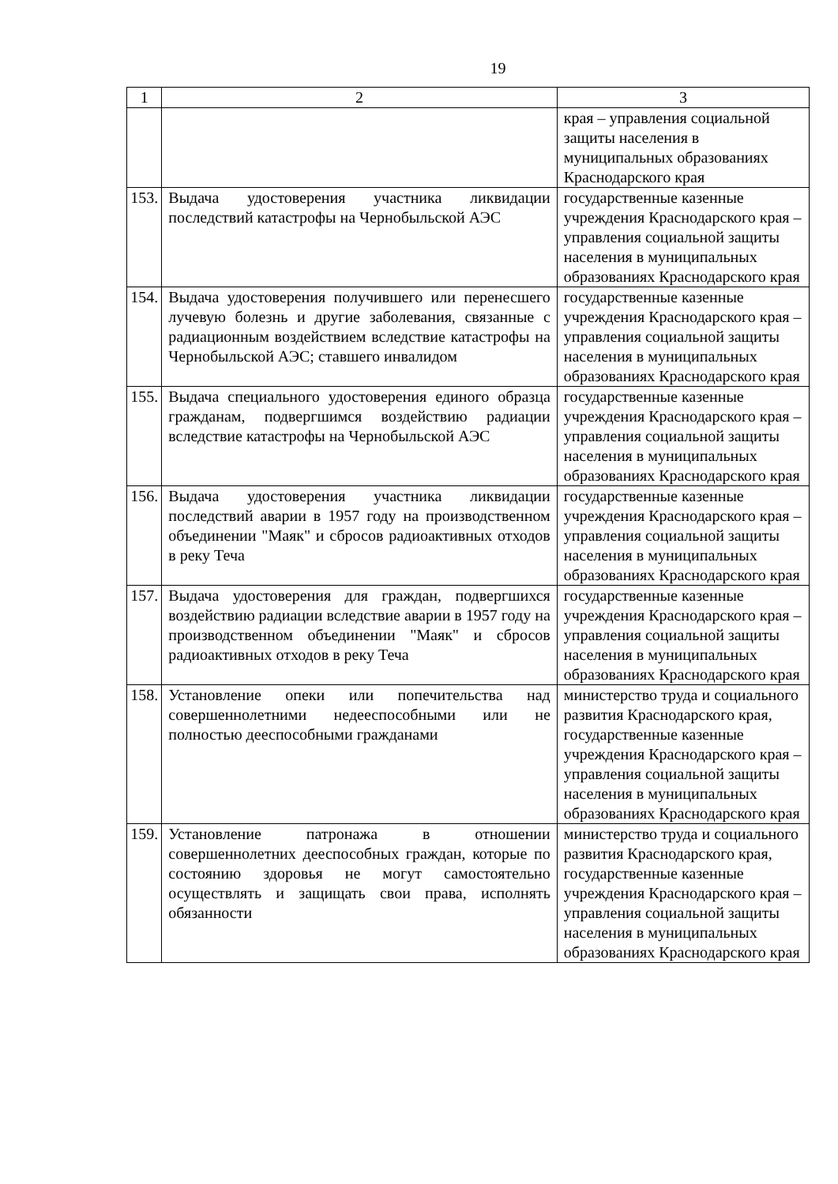19
| 1 | 2 | 3 |
| --- | --- | --- |
| | | края – управления социальной защиты населения в муниципальных образованиях Краснодарского края |
| 153. | Выдача удостоверения участника ликвидации последствий катастрофы на Чернобыльской АЭС | государственные казенные учреждения Краснодарского края – управления социальной защиты населения в муниципальных образованиях Краснодарского края |
| 154. | Выдача удостоверения получившего или перенесшего лучевую болезнь и другие заболевания, связанные с радиационным воздействием вследствие катастрофы на Чернобыльской АЭС; ставшего инвалидом | государственные казенные учреждения Краснодарского края – управления социальной защиты населения в муниципальных образованиях Краснодарского края |
| 155. | Выдача специального удостоверения единого образца гражданам, подвергшимся воздействию радиации вследствие катастрофы на Чернобыльской АЭС | государственные казенные учреждения Краснодарского края – управления социальной защиты населения в муниципальных образованиях Краснодарского края |
| 156. | Выдача удостоверения участника ликвидации последствий аварии в 1957 году на производственном объединении "Маяк" и сбросов радиоактивных отходов в реку Теча | государственные казенные учреждения Краснодарского края – управления социальной защиты населения в муниципальных образованиях Краснодарского края |
| 157. | Выдача удостоверения для граждан, подвергшихся воздействию радиации вследствие аварии в 1957 году на производственном объединении "Маяк" и сбросов радиоактивных отходов в реку Теча | государственные казенные учреждения Краснодарского края – управления социальной защиты населения в муниципальных образованиях Краснодарского края |
| 158. | Установление опеки или попечительства над совершеннолетними недееспособными или не полностью дееспособными гражданами | министерство труда и социального развития Краснодарского края, государственные казенные учреждения Краснодарского края – управления социальной защиты населения в муниципальных образованиях Краснодарского края |
| 159. | Установление патронажа в отношении совершеннолетних дееспособных граждан, которые по состоянию здоровья не могут самостоятельно осуществлять и защищать свои права, исполнять обязанности | министерство труда и социального развития Краснодарского края, государственные казенные учреждения Краснодарского края – управления социальной защиты населения в муниципальных образованиях Краснодарского края |